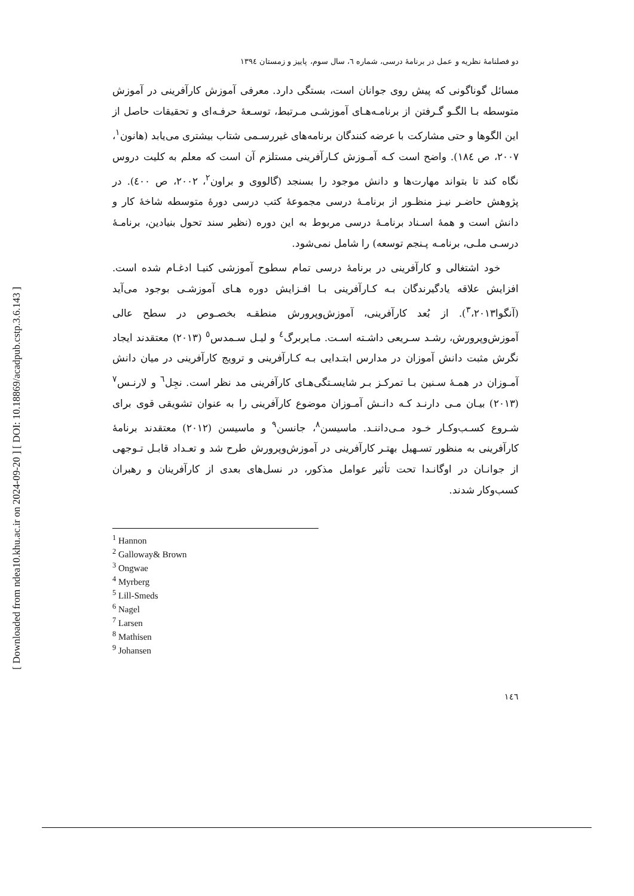[ DOI: 10.18869/acadpub.cstp.3.6.143 ]
[ Downloaded from ndea10.khu.ac.ir on 2024-09-20 ]
دو فصلنامهٔ نظریه و عمل در برنامهٔ درسی، شماره ٦، سال سوم، پاییز و زمستان ١٣٩٤
مسائل گوناگونی که پیش روی جوانان است، بستگی دارد. معرفی آموزش کارآفرینی در آموزش متوسطه بـا الگـو گـرفتن از برنامـه‌هـای آموزشـی مـرتبط، توسـعهٔ حرفـه‌ای و تحقیقات حاصل از این الگوها و حتی مشارکت با عرضه کنندگان برنامه‌های غیررسـمی شتاب بیشتری می‌یابد (هانون<sup>١</sup>، ٢٠٠٧، ص ١٨٤). واضح است کـه آمـوزش کـارآفرینی مستلزم آن است که معلم به کلیت دروس نگاه کند تا بتواند مهارت‌ها و دانش موجود را بسنجد (گالووی و براون<sup>٢</sup>، ٢٠٠٢، ص ٤٠٠). در پژوهش حاضـر نیـز منظـور از برنامـهٔ درسی مجموعهٔ کتب درسی دورهٔ متوسطه شاخهٔ کار و دانش است و همهٔ اسـناد برنامـهٔ درسی مربوط به این دوره (نظیر سند تحول بنیادین، برنامـهٔ درسـی ملـی، برنامـه پـنجم توسعه) را شامل نمی‌شود.
خود اشتغالی و کارآفرینی در برنامهٔ درسی تمام سطوح آموزشی کنیـا ادغـام شده است. افزایش علاقه یادگیرندگان بـه کـارآفرینی بـا افـزایش دوره هـای آموزشـی بوجود می‌آید (آنگوا<sup>٣</sup>،٢٠١٣). از بُعد کارآفرینی، آموزش‌وپرورش منطقـه بخصـوص در سطح عالی آموزش‌وپرورش، رشـد سـریعی داشـته اسـت. مـایربرگ<sup>٤</sup> و لیـل سـمدس<sup>٥</sup> (٢٠١٣) معتقدند ایجاد نگرش مثبت دانش آموزان در مدارس ابتـدایی بـه کـارآفرینی و ترویج کارآفرینی در میان دانش آمـوزان در همـهٔ سـنین بـا تمرکـز بـر شایسـتگی‌هـای کارآفرینی مد نظر است. نجِل<sup>٦</sup> و لارنـس<sup>٧</sup> (٢٠١٣) بیـان مـی دارنـد کـه دانـش آمـوزان موضوع کارآفرینی را به عنوان تشویقی قوی برای شـروع کسـب‌وکـار خـود مـی‌داننـد. ماسیسن<sup>٨</sup>، جانسن<sup>٩</sup> و ماسیسن (٢٠١٢) معتقدند برنامهٔ کارآفرینی به منظور تسـهیل بهتـر کارآفرینی در آموزش‌وپرورش طرح شد و تعـداد قابـل تـوجهی از جوانـان در اوگانـدا تحت تأثیر عوامل مذکور، در نسل‌های بعدی از کارآفرینان و رهبران کسب‌وکار شدند.
<sup>1</sup> Hannon
<sup>2</sup> Galloway& Brown
<sup>3</sup> Ongwae
<sup>4</sup> Myrberg
<sup>5</sup> Lill-Smeds
<sup>6</sup> Nagel
<sup>7</sup> Larsen
<sup>8</sup> Mathisen
<sup>9</sup> Johansen
١٤٦